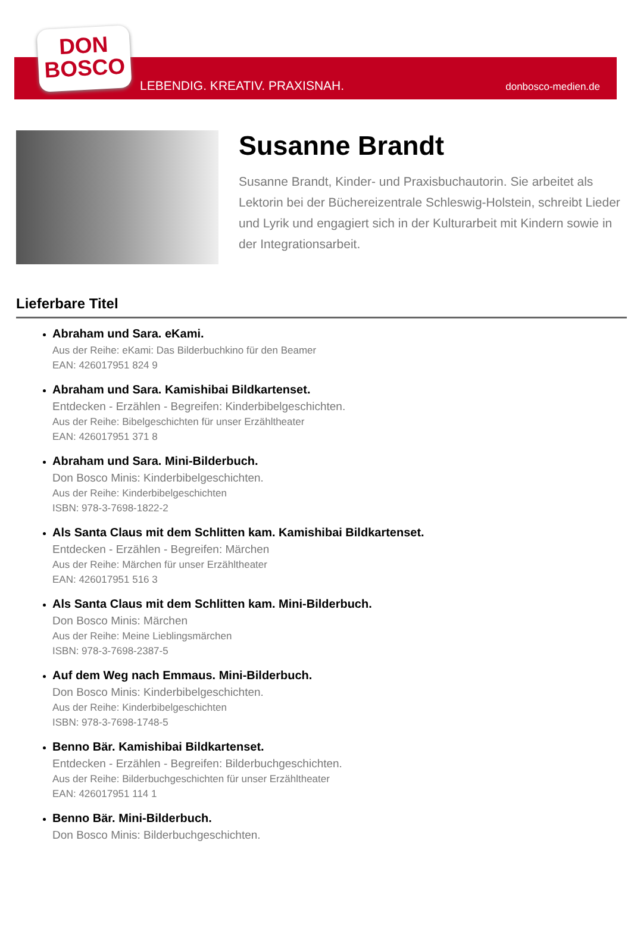DON
BOSCO
LEBENDIG. KREATIV. PRAXISNAH. donbosco-medien.de
Susanne Brandt
Susanne Brandt, Kinder- und Praxisbuchautorin. Sie arbeitet als Lektorin bei der Büchereizentrale Schleswig-Holstein, schreibt Lieder und Lyrik und engagiert sich in der Kulturarbeit mit Kindern sowie in der Integrationsarbeit.
Lieferbare Titel
Abraham und Sara. eKami.
Aus der Reihe: eKami: Das Bilderbuchkino für den Beamer
EAN: 426017951 824 9
Abraham und Sara. Kamishibai Bildkartenset.
Entdecken - Erzählen - Begreifen: Kinderbibelgeschichten.
Aus der Reihe: Bibelgeschichten für unser Erzähltheater
EAN: 426017951 371 8
Abraham und Sara. Mini-Bilderbuch.
Don Bosco Minis: Kinderbibelgeschichten.
Aus der Reihe: Kinderbibelgeschichten
ISBN: 978-3-7698-1822-2
Als Santa Claus mit dem Schlitten kam. Kamishibai Bildkartenset.
Entdecken - Erzählen - Begreifen: Märchen
Aus der Reihe: Märchen für unser Erzähltheater
EAN: 426017951 516 3
Als Santa Claus mit dem Schlitten kam. Mini-Bilderbuch.
Don Bosco Minis: Märchen
Aus der Reihe: Meine Lieblingsmärchen
ISBN: 978-3-7698-2387-5
Auf dem Weg nach Emmaus. Mini-Bilderbuch.
Don Bosco Minis: Kinderbibelgeschichten.
Aus der Reihe: Kinderbibelgeschichten
ISBN: 978-3-7698-1748-5
Benno Bär. Kamishibai Bildkartenset.
Entdecken - Erzählen - Begreifen: Bilderbuchgeschichten.
Aus der Reihe: Bilderbuchgeschichten für unser Erzähltheater
EAN: 426017951 114 1
Benno Bär. Mini-Bilderbuch.
Don Bosco Minis: Bilderbuchgeschichten.